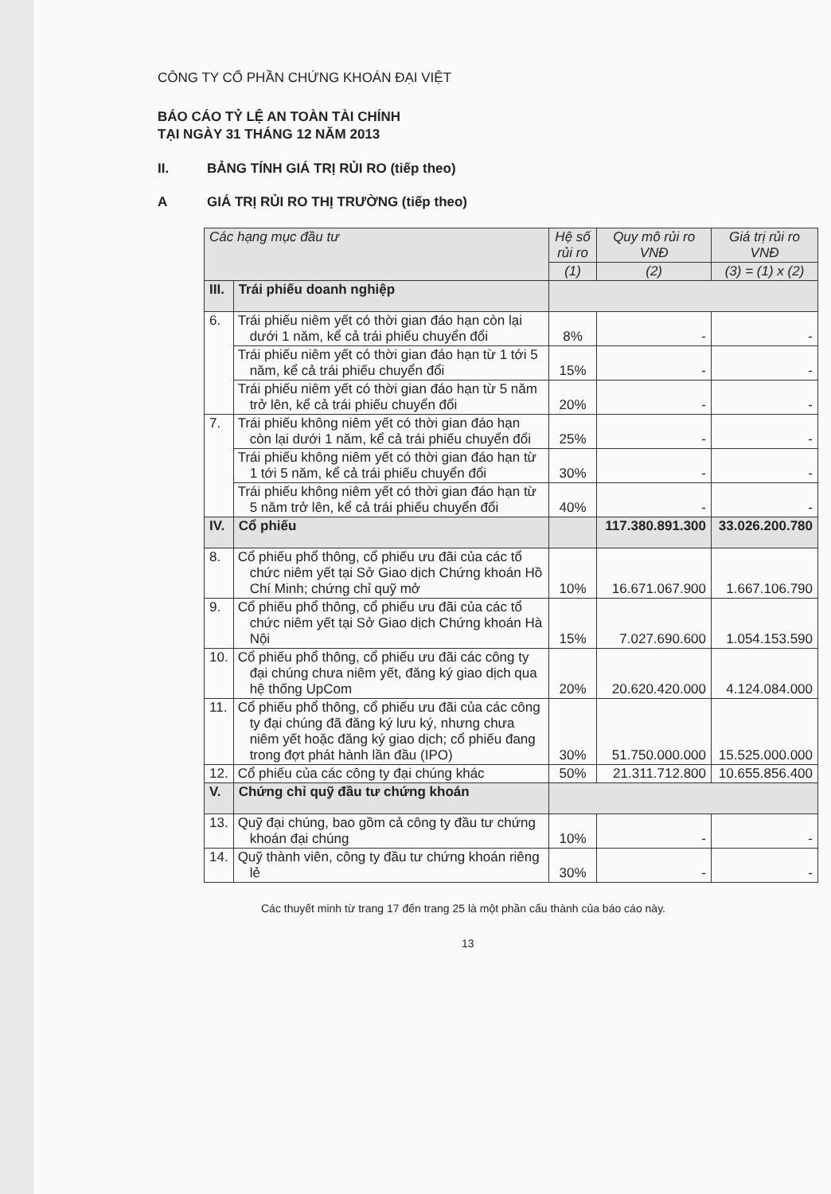CÔNG TY CỔ PHẦN CHỨNG KHOÁN ĐẠI VIỆT
BÁO CÁO TỶ LỆ AN TOÀN TÀI CHÍNH
TẠI NGÀY 31 THÁNG 12 NĂM 2013
II. BẢNG TÍNH GIÁ TRỊ RỦI RO (tiếp theo)
A GIÁ TRỊ RỦI RO THỊ TRƯỜNG (tiếp theo)
| Các hạng mục đầu tư | | Hệ số rủi ro | Quy mô rủi ro VNĐ | Giá trị rủi ro VNĐ |
| --- | --- | --- | --- | --- |
| | | (1) | (2) | (3) = (1) x (2) |
| III. | Trái phiếu doanh nghiệp | | | |
| 6. | Trái phiếu niêm yết có thời gian đáo hạn còn lại dưới 1 năm, kể cả trái phiếu chuyển đổi | 8% | - | - |
| | Trái phiếu niêm yết có thời gian đáo hạn từ 1 tới 5 năm, kể cả trái phiếu chuyển đổi | 15% | - | - |
| | Trái phiếu niêm yết có thời gian đáo hạn từ 5 năm trở lên, kể cả trái phiếu chuyển đổi | 20% | - | - |
| 7. | Trái phiếu không niêm yết có thời gian đáo hạn còn lại dưới 1 năm, kể cả trái phiếu chuyển đổi | 25% | - | - |
| | Trái phiếu không niêm yết có thời gian đáo hạn từ 1 tới 5 năm, kể cả trái phiếu chuyển đổi | 30% | - | - |
| | Trái phiếu không niêm yết có thời gian đáo hạn từ 5 năm trở lên, kể cả trái phiếu chuyển đổi | 40% | - | - |
| IV. | Cổ phiếu | | 117.380.891.300 | 33.026.200.780 |
| 8. | Cổ phiếu phổ thông, cổ phiếu ưu đãi của các tổ chức niêm yết tại Sở Giao dịch Chứng khoán Hồ Chí Minh; chứng chỉ quỹ mở | 10% | 16.671.067.900 | 1.667.106.790 |
| 9. | Cổ phiếu phổ thông, cổ phiếu ưu đãi của các tổ chức niêm yết tại Sở Giao dịch Chứng khoán Hà Nội | 15% | 7.027.690.600 | 1.054.153.590 |
| 10. | Cổ phiếu phổ thông, cổ phiếu ưu đãi các công ty đại chúng chưa niêm yết, đăng ký giao dịch qua hệ thống UpCom | 20% | 20.620.420.000 | 4.124.084.000 |
| 11. | Cổ phiếu phổ thông, cổ phiếu ưu đãi của các công ty đại chúng đã đăng ký lưu ký, nhưng chưa niêm yết hoặc đăng ký giao dịch; cổ phiếu đang trong đợt phát hành lần đầu (IPO) | 30% | 51.750.000.000 | 15.525.000.000 |
| 12. | Cổ phiếu của các công ty đại chúng khác | 50% | 21.311.712.800 | 10.655.856.400 |
| V. | Chứng chỉ quỹ đầu tư chứng khoán | | | |
| 13. | Quỹ đại chúng, bao gồm cả công ty đầu tư chứng khoán đại chúng | 10% | - | - |
| 14. | Quỹ thành viên, công ty đầu tư chứng khoán riêng lẻ | 30% | - | - |
Các thuyết minh từ trang 17 đến trang 25 là một phần cấu thành của báo cáo này.
13